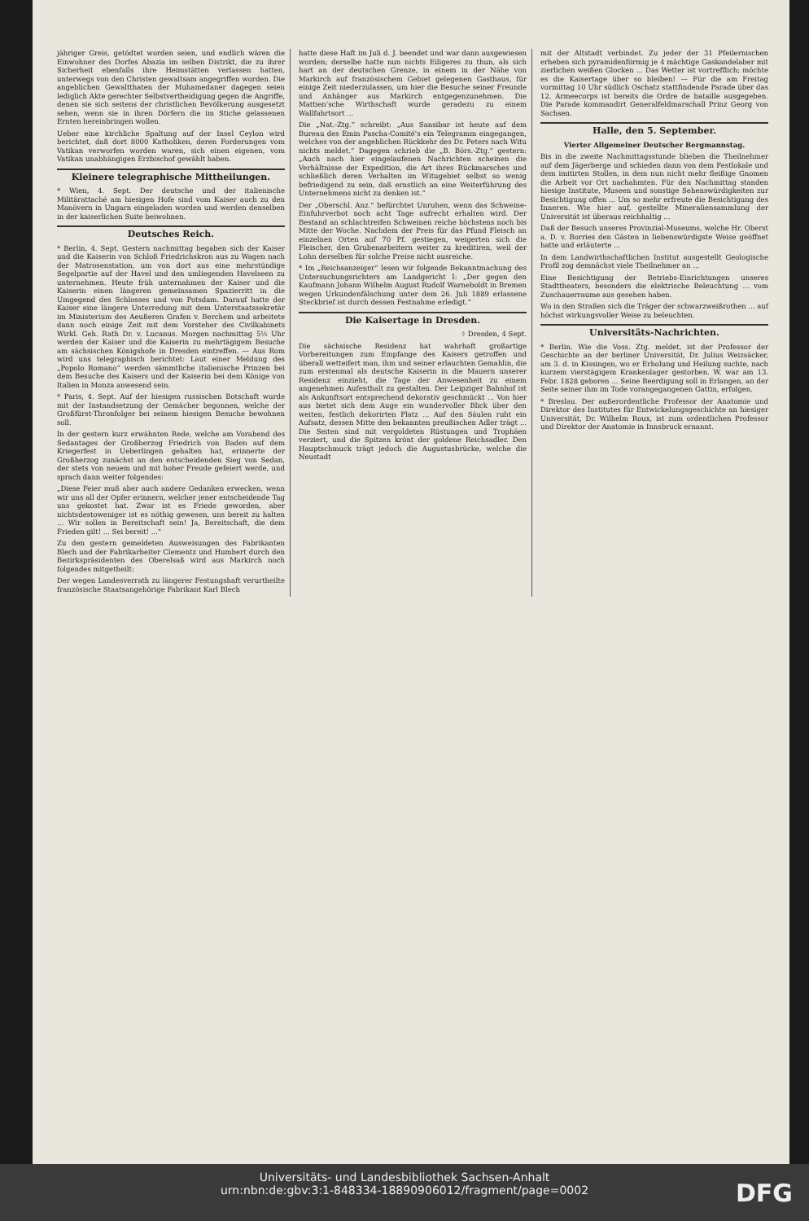jähriger Greis, getödtet worden seien, und endlich wären die Einwohner des Dorfes Abazia im selben Distrikt, die zu ihrer Sicherheit ebenfalls ihre Heimstätten verlassen hatten, unterwegs von den Christen gewaltsam angegriffen worden. Die angeblichen Gewaltthaten der Muhamedaner dagegen seien lediglich Akte gerechter Selbstvertheidigung gegen die Angriffe, denen sie sich seitens der christlichen Bevölkerung ausgesetzt sehen, wenn sie in ihren Dörfern die im Stiche gelassenen Ernten hereinbringen wollen.
Ueber eine kirchliche Spaltung auf der Insel Ceylon wird berichtet, daß dort 8000 Katholiken, deren Forderungen vom Vatikan verworfen worden waren, sich einen eigenen, vom Vatikan unabhängigen Erzbischof gewählt haben.
Kleinere telegraphische Mittheilungen.
* Wien, 4. Sept. Der deutsche und der italienische Militärattaché am hiesigen Hofe sind vom Kaiser auch zu den Manövern in Ungarn eingeladen worden und werden denselben in der kaiserlichen Suite beiwohnen.
Deutsches Reich.
* Berlin, 4. Sept. Gestern nachmittag begaben sich der Kaiser und die Kaiserin von Schloß Friedrichskron aus zu Wagen nach der Matrosenstation, um von dort aus eine mehrstündige Segelpartie auf der Havel und den umliegenden Havelseen zu unternehmen. Heute früh unternahmen der Kaiser und die Kaiserin einen längeren gemeinsamen Spazierritt in die Umgegend des Schlosses und von Potsdam. Darauf hatte der Kaiser eine längere Unterredung mit dem Unterstaatssekretär im Ministerium des Aeußeren Grafen v. Berchem und arbeitete dann noch einige Zeit mit dem Vorsteher des Civilkabinets Wirkl. Geh. Rath Dr. v. Lucanus. Morgen nachmittag 5½ Uhr werden der Kaiser und die Kaiserin zu mehrtägigem Besuche am sächsischen Königshofe in Dresden eintreffen. — Aus Rom wird uns telegraphisch berichtet: Laut einer Meldung des „Popolo Romano“ werden sämmtliche italienische Prinzen bei dem Besuche des Kaisers und der Kaiserin bei dem Könige von Italien in Monza anwesend sein.
* Paris, 4. Sept. Auf der hiesigen russischen Botschaft wurde mit der Instandsetzung der Gemächer begonnen, welche der Großfürst-Thronfolger bei seinem hiesigen Besuche bewohnen soll.
In der gestern kurz erwähnten Rede, welche am Vorabend des Sedantages der Großherzog Friedrich von Baden auf dem Kriegerfest in Ueberlingen gehalten hat, erinnerte der Großherzog zunächst an den entscheidenden Sieg von Sedan, der stets von neuem und mit hoher Freude gefeiert werde, und sprach dann weiter folgendes:
„Diese Feier muß aber auch andere Gedanken erwecken, wenn wir uns all der Opfer erinnern, welcher jener entscheidende Tag uns gekostet hat. Zwar ist es Friede geworden, aber nichtsdestoweniger ist es nöthig gewesen, uns bereit zu halten ... Wir sollen in Bereitschaft sein! Ja, Bereitschaft, die dem Frieden gilt! ... Sei bereit! ...“
Zu den gestern gemeldeten Ausweisungen des Fabrikanten Blech und der Fabrikarbeiter Clementz und Humbert durch den Bezirkspräsidenten des Oberelsaß wird aus Markirch noch folgendes mitgetheilt:
Der wegen Landesverrath zu längerer Festungshaft verurtheilte französische Staatsangehörige Fabrikant Karl Blech
hatte diese Haft im Juli d. J. beendet und war dann ausgewiesen worden; derselbe hatte nun nichts Eiligeres zu thun, als sich hart an der deutschen Grenze, in einem in der Nähe von Markirch auf französischem Gebiet gelegenen Gasthaus, für einige Zeit niederzulassen, um hier die Besuche seiner Freunde und Anhänger aus Markirch entgegenzunehmen. Die Mattien'sche Wirthschaft wurde geradezu zu einem Wallfahrtsort ...
Die „Nat.-Ztg.“ schreibt: „Aus Sansibar ist heute auf dem Bureau des Emin Pascha-Comité's ein Telegramm eingegangen, welches von der angeblichen Rückkehr des Dr. Peters nach Witu nichts meldet.“ Dagegen schrieb die „B. Börs.-Ztg.“ gestern: „Auch nach hier eingelaufenen Nachrichten scheinen die Verhältnisse der Expedition, die Art ihres Rückmarsches und schließlich deren Verhalten im Witugebiet selbst so wenig befriedigend zu sein, daß ernstlich an eine Weiterführung des Unternehmens nicht zu denken ist.“
Der „Oberschl. Anz.“ befürchtet Unruhen, wenn das Schweine-Einfuhrverbot noch acht Tage aufrecht erhalten wird. Der Bestand an schlachtreifen Schweinen reiche höchstens noch bis Mitte der Woche. Nachdem der Preis für das Pfund Fleisch an einzelnen Orten auf 70 Pf. gestiegen, weigerten sich die Fleischer, den Grubenarbeitern weiter zu kreditiren, weil der Lohn derselben für solche Preise nicht ausreiche.
* Im „Reichsanzeiger“ lesen wir folgende Bekanntmachung des Untersuchungsrichters am Landgericht I: „Der gegen den Kaufmann Johann Wilhelm August Rudolf Warneboldt in Bremen wegen Urkundenfälschung unter dem 26. Juli 1889 erlassene Steckbrief ist durch dessen Festnahme erledigt.“
Die Kaisertage in Dresden.
⌖ Dresden, 4 Sept.
Die sächsische Residenz hat wahrhaft großartige Vorbereitungen zum Empfange des Kaisers getroffen und überall wetteifert man, ihm und seiner erlauchten Gemahlin, die zum erstenmal als deutsche Kaiserin in die Mauern unserer Residenz einzieht, die Tage der Anwesenheit zu einem angenehmen Aufenthalt zu gestalten. Der Leipziger Bahnhof ist als Ankunftsort entsprechend dekorativ geschmückt ... Von hier aus bietet sich dem Auge ein wundervoller Blick über den weiten, festlich dekorirten Platz ... Auf den Säulen ruht ein Aufsatz, dessen Mitte den bekannten preußischen Adler trägt ... Die Seiten sind mit vergoldeten Rüstungen und Trophäen verziert, und die Spitzen krönt der goldene Reichsadler. Den Hauptschmuck trägt jedoch die Augustusbrücke, welche die Neustadt
mit der Altstadt verbindet. Zu jeder der 31 Pfeilernischen erheben sich pyramidenförmig je 4 mächtige Gaskandelaber mit zierlichen weißen Glocken ... Das Wetter ist vortrefflich; möchte es die Kaisertage über so bleiben! — Für die am Freitag vormittag 10 Uhr südlich Oschatz stattfindende Parade über das 12. Armeecorps ist bereits die Ordre de bataille ausgegeben. Die Parade kommandirt Generalfeldmarschall Prinz Georg von Sachsen.
Halle, den 5. September.
Vierter Allgemeiner Deutscher Bergmannstag.
Bis in die zweite Nachmittagsstunde blieben die Theilnehmer auf dem Jägerberge und schieden dann von dem Festlokale und dem imitirten Stollen, in dem nun nicht mehr fleißige Gnomen die Arbeit vor Ort nachahmten. Für den Nachmittag standen hiesige Institute, Museen und sonstige Sehenswürdigkeiten zur Besichtigung offen ... Um so mehr erfreute die Besichtigung des Inneren. Wie hier auf, gestellte Mineraliensammlung der Universität ist überaus reichhaltig ...
Daß der Besuch unseres Provinzial-Museums, welche Hr. Oberst a. D. v. Borries den Gästen in liebenswürdigste Weise geöffnet hatte und erläuterte ...
In dem Landwirthschaftlichen Institut ausgestellt Geologische Profil zog demnächst viele Theilnehmer an ...
Eine Besichtigung der Betriebs-Einrichtungen unseres Stadttheaters, besonders die elektrische Beleuchtung ... vom Zuschauerraume aus gesehen haben.
Wo in den Straßen sich die Träger der schwarzweißrothen ... auf höchst wirkungsvoller Weise zu beleuchten.
Universitäts-Nachrichten.
* Berlin. Wie die Voss. Ztg. meldet, ist der Professor der Geschichte an der berliner Universität, Dr. Julius Weizsäcker, am 3. d. in Kissingen, wo er Erholung und Heilung suchte, nach kurzem vierstägigem Krankenlager gestorben. W. war am 13. Febr. 1828 geboren ... Seine Beerdigung soll in Erlangen, an der Seite seiner ihm im Tode vorangegangenen Gattin, erfolgen.
* Breslau. Der außerordentliche Professor der Anatomie und Direktor des Institutes für Entwickelungsgeschichte an hiesiger Universität, Dr. Wilhelm Roux, ist zum ordentlichen Professor und Direktor der Anatomie in Innsbruck ernannt.
Universitäts- und Landesbibliothek Sachsen-Anhalt
urn:nbn:de:gbv:3:1-848334-18890906012/fragment/page=0002
DFG